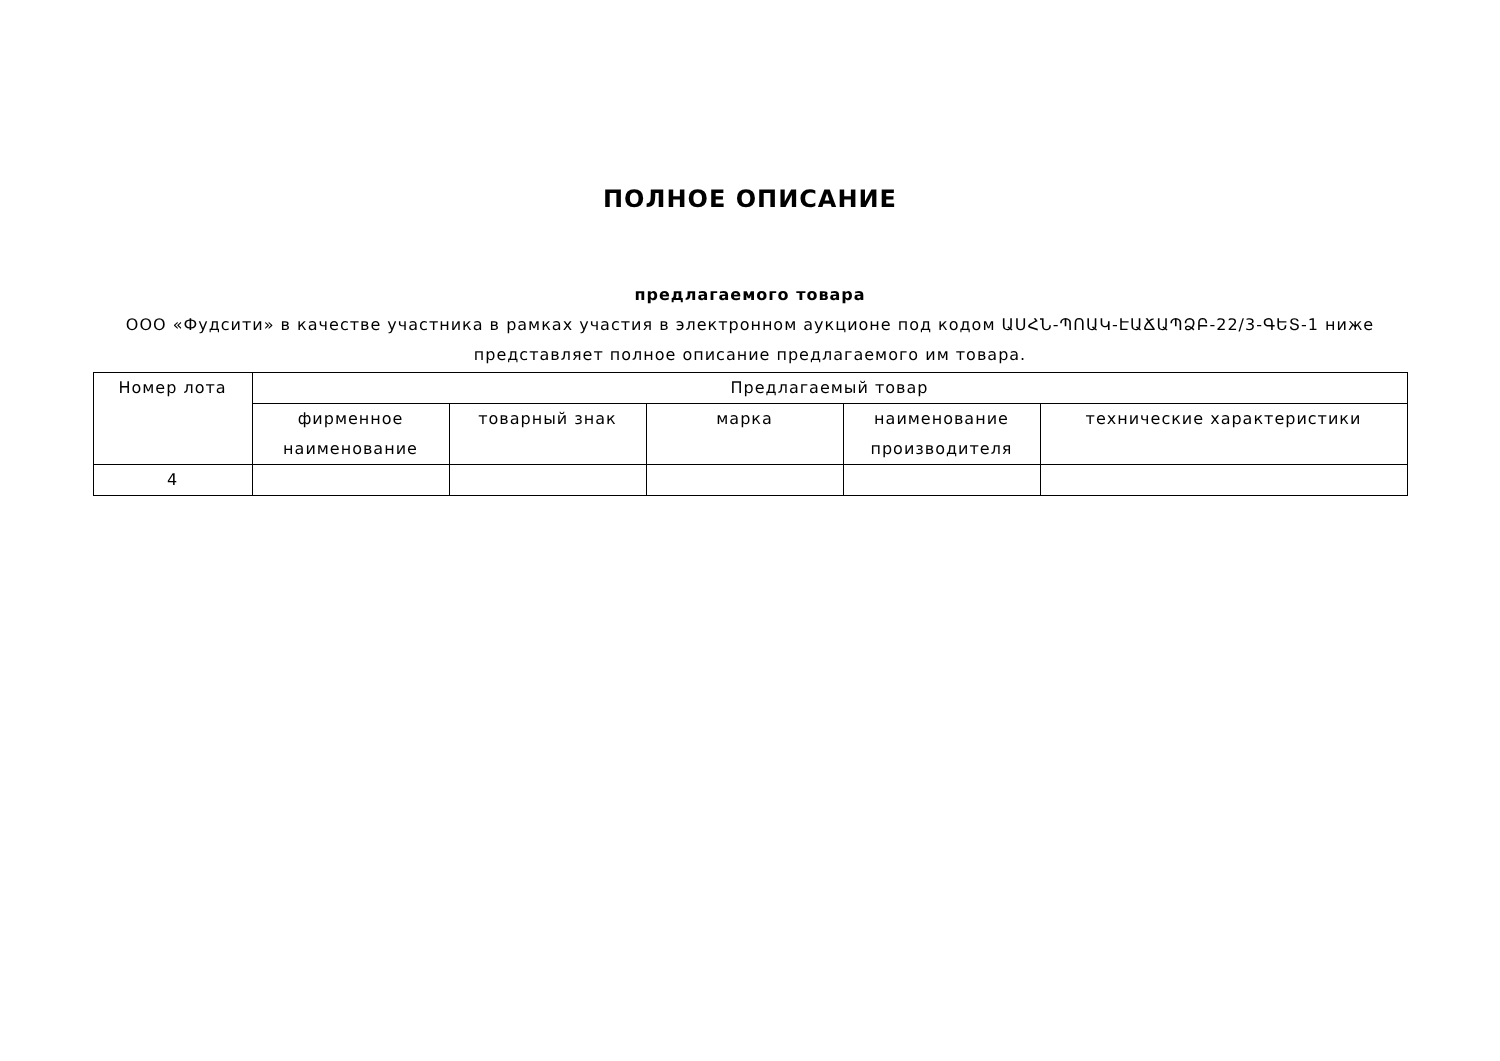ПОЛНОЕ ОПИСАНИЕ
предлагаемого товара
ООО «Фудсити» в качестве участника в рамках участия в электронном аукционе под кодом ԱՍՀՆ-ՊՈԱԿ-ԷԱՃԱՊՁԲ-22/3-ԳԵՏ-1 ниже представляет полное описание предлагаемого им товара.
| Номер лота | Предлагаемый товар | | | | |
| --- | --- | --- | --- | --- | --- |
| | фирменное наименование | товарный знак | марка | наименование производителя | технические характеристики |
| 4 | | | | | |